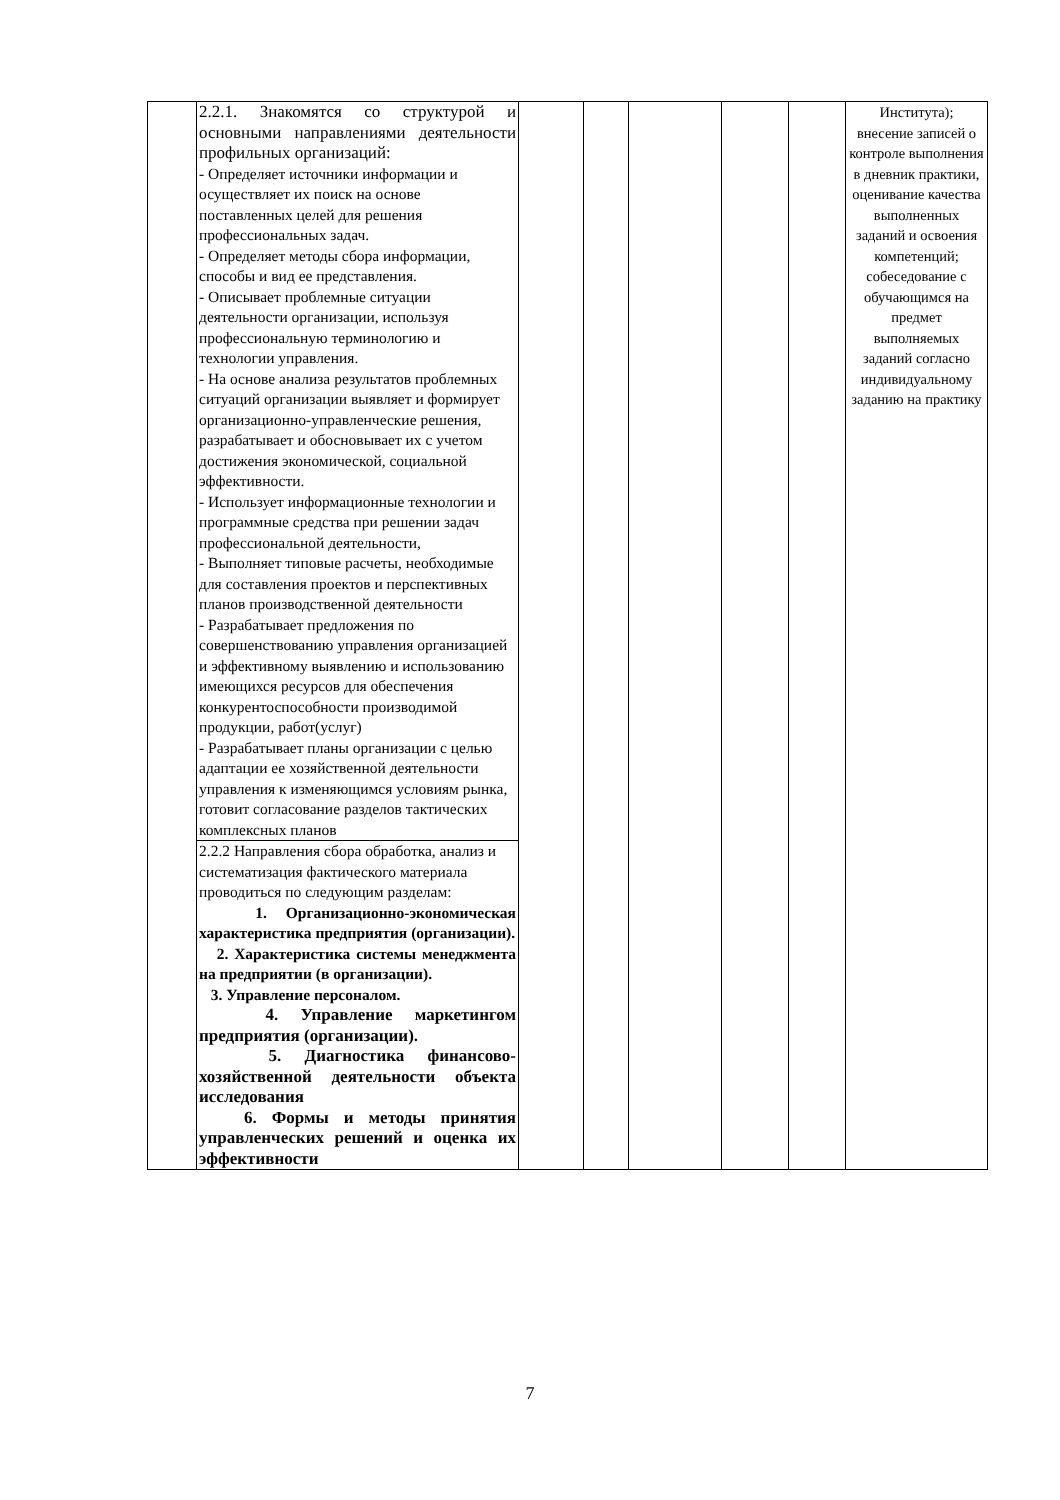| | 2.2.1. Знакомятся со структурой и основными направлениями деятельности профильных организаций: - Определяет источники информации и осуществляет их поиск на основе поставленных целей для решения профессиональных задач. - Определяет методы сбора информации, способы и вид ее представления. - Описывает проблемные ситуации деятельности организации, используя профессиональную терминологию и технологии управления. - На основе анализа результатов проблемных ситуаций организации выявляет и формирует организационно-управленческие решения, разрабатывает и обосновывает их с учетом достижения экономической, социальной эффективности. - Использует информационные технологии и программные средства при решении задач профессиональной деятельности, - Выполняет типовые расчеты, необходимые для составления проектов и перспективных планов производственной деятельности - Разрабатывает предложения по совершенствованию управления организацией и эффективному выявлению и использованию имеющихся ресурсов для обеспечения конкурентоспособности производимой продукции, работ(услуг) - Разрабатывает планы организации с целью адаптации ее хозяйственной деятельности управления к изменяющимся условиям рынка, готовит согласование разделов тактических комплексных планов | | | | | | Института); внесение записей о контроле выполнения в дневник практики, оценивание качества выполненных заданий и освоения компетенций; собеседование с обучающимся на предмет выполняемых заданий согласно индивидуальному заданию на практику |
| | 2.2.2 Направления сбора обработка, анализ и систематизация фактического материала проводиться по следующим разделам: 1. Организационно-экономическая характеристика предприятия (организации). 2. Характеристика системы менеджмента на предприятии (в организации). 3. Управление персоналом. 4. Управление маркетингом предприятия (организации). 5. Диагностика финансово-хозяйственной деятельности объекта исследования 6. Формы и методы принятия управленческих решений и оценка их эффективности | | | | | | |
7